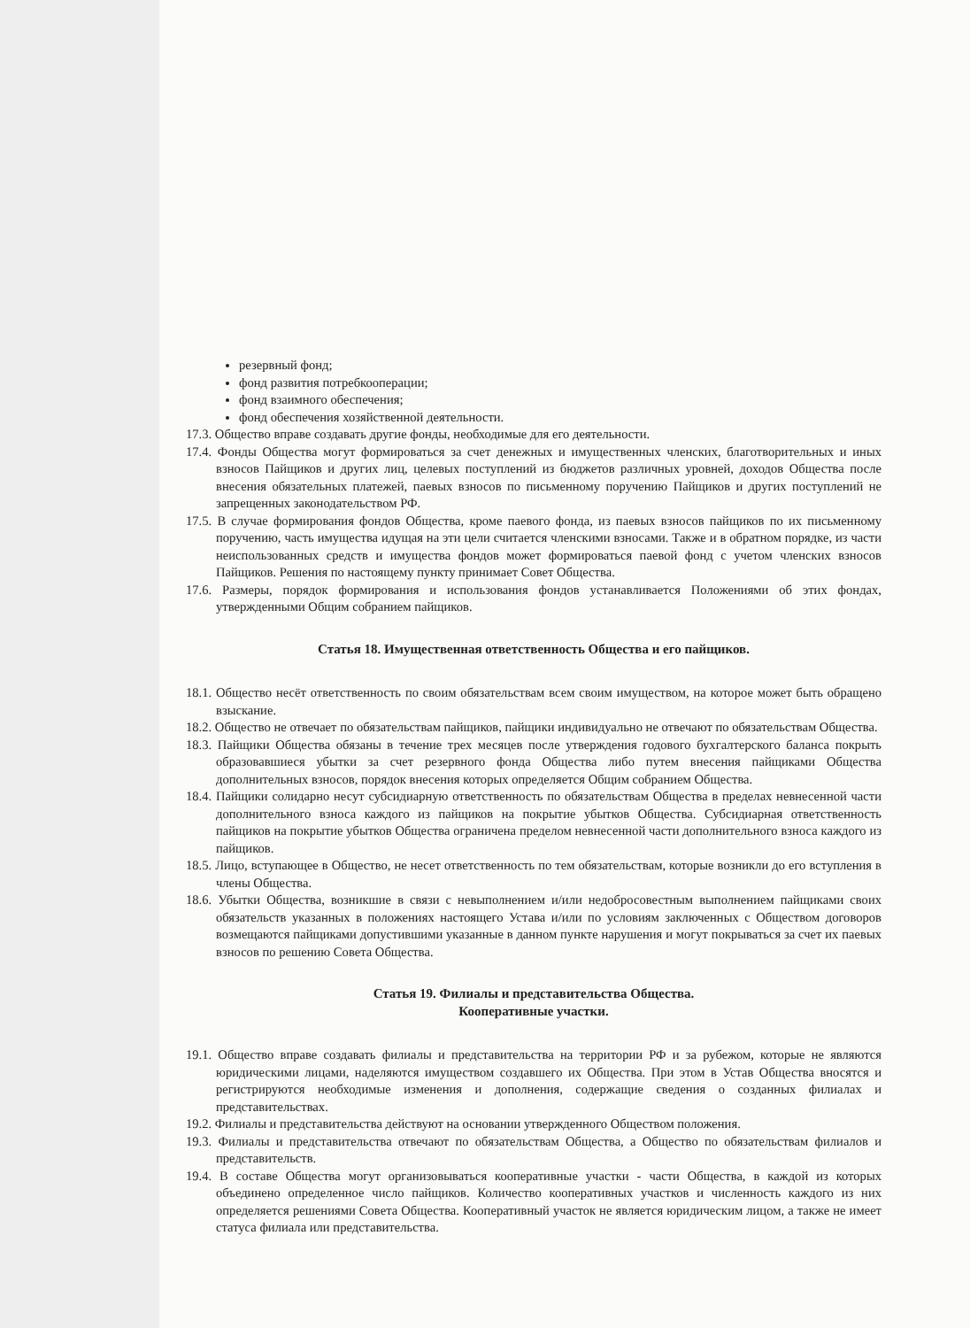резервный фонд;
фонд развития потребкооперации;
фонд взаимного обеспечения;
фонд обеспечения хозяйственной деятельности.
17.3. Общество вправе создавать другие фонды, необходимые для его деятельности.
17.4. Фонды Общества могут формироваться за счет денежных и имущественных членских, благотворительных и иных взносов Пайщиков и других лиц, целевых поступлений из бюджетов различных уровней, доходов Общества после внесения обязательных платежей, паевых взносов по письменному поручению Пайщиков и других поступлений не запрещенных законодательством РФ.
17.5. В случае формирования фондов Общества, кроме паевого фонда, из паевых взносов пайщиков по их письменному поручению, часть имущества идущая на эти цели считается членскими взносами. Также и в обратном порядке, из части неиспользованных средств и имущества фондов может формироваться паевой фонд с учетом членских взносов Пайщиков. Решения по настоящему пункту принимает Совет Общества.
17.6. Размеры, порядок формирования и использования фондов устанавливается Положениями об этих фондах, утвержденными Общим собранием пайщиков.
Статья 18. Имущественная ответственность Общества и его пайщиков.
18.1. Общество несёт ответственность по своим обязательствам всем своим имуществом, на которое может быть обращено взыскание.
18.2. Общество не отвечает по обязательствам пайщиков, пайщики индивидуально не отвечают по обязательствам Общества.
18.3. Пайщики Общества обязаны в течение трех месяцев после утверждения годового бухгалтерского баланса покрыть образовавшиеся убытки за счет резервного фонда Общества либо путем внесения пайщиками Общества дополнительных взносов, порядок внесения которых определяется Общим собранием Общества.
18.4. Пайщики солидарно несут субсидиарную ответственность по обязательствам Общества в пределах невнесенной части дополнительного взноса каждого из пайщиков на покрытие убытков Общества. Субсидиарная ответственность пайщиков на покрытие убытков Общества ограничена пределом невнесенной части дополнительного взноса каждого из пайщиков.
18.5. Лицо, вступающее в Общество, не несет ответственность по тем обязательствам, которые возникли до его вступления в члены Общества.
18.6. Убытки Общества, возникшие в связи с невыполнением и/или недобросовестным выполнением пайщиками своих обязательств указанных в положениях настоящего Устава и/или по условиям заключенных с Обществом договоров возмещаются пайщиками допустившими указанные в данном пункте нарушения и могут покрываться за счет их паевых взносов по решению Совета Общества.
Статья 19. Филиалы и представительства Общества.
Кооперативные участки.
19.1. Общество вправе создавать филиалы и представительства на территории РФ и за рубежом, которые не являются юридическими лицами, наделяются имуществом создавшего их Общества. При этом в Устав Общества вносятся и регистрируются необходимые изменения и дополнения, содержащие сведения о созданных филиалах и представительствах.
19.2. Филиалы и представительства действуют на основании утвержденного Обществом положения.
19.3. Филиалы и представительства отвечают по обязательствам Общества, а Общество по обязательствам филиалов и представительств.
19.4. В составе Общества могут организовываться кооперативные участки - части Общества, в каждой из которых объединено определенное число пайщиков. Количество кооперативных участков и численность каждого из них определяется решениями Совета Общества. Кооперативный участок не является юридическим лицом, а также не имеет статуса филиала или представительства.